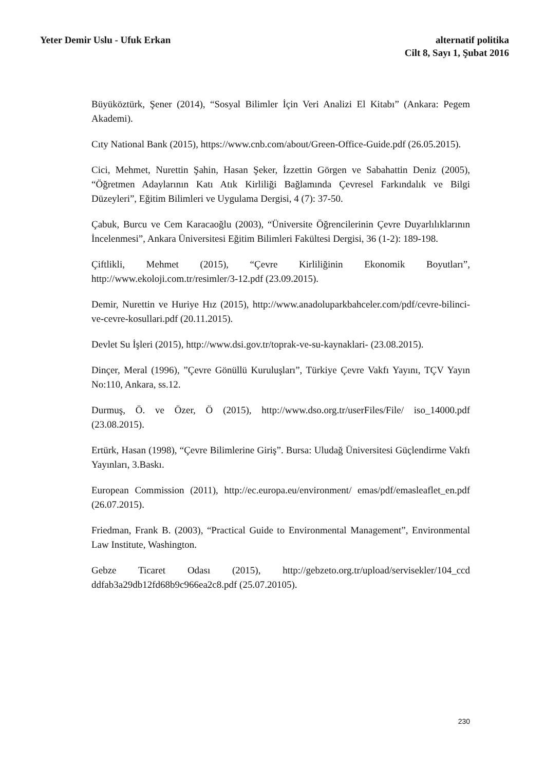Yeter Demir Uslu - Ufuk Erkan alternatif politika
Cilt 8, Sayı 1, Şubat 2016
Büyüköztürk, Şener (2014), “Sosyal Bilimler İçin Veri Analizi El Kitabı” (Ankara: Pegem Akademi).
Cıty National Bank (2015), https://www.cnb.com/about/Green-Office-Guide.pdf (26.05.2015).
Cici, Mehmet, Nurettin Şahin, Hasan Şeker, İzzettin Görgen ve Sabahattin Deniz (2005), “Öğretmen Adaylarının Katı Atık Kirliliği Bağlamında Çevresel Farkındalık ve Bilgi Düzeyleri”, Eğitim Bilimleri ve Uygulama Dergisi, 4 (7): 37-50.
Çabuk, Burcu ve Cem Karacaoğlu (2003), “Üniversite Öğrencilerinin Çevre Duyarlılıklarının İncelenmesi”, Ankara Üniversitesi Eğitim Bilimleri Fakültesi Dergisi, 36 (1-2): 189-198.
Çiftlikli, Mehmet (2015), “Çevre Kirliliğinin Ekonomik Boyutları”, http://www.ekoloji.com.tr/resimler/3-12.pdf (23.09.2015).
Demir, Nurettin ve Huriye Hız (2015), http://www.anadoluparkbahceler.com/pdf/cevre-bilinci-ve-cevre-kosullari.pdf (20.11.2015).
Devlet Su İşleri (2015), http://www.dsi.gov.tr/toprak-ve-su-kaynaklari- (23.08.2015).
Dinçer, Meral (1996), ”Çevre Gönüllü Kuruluşları”, Türkiye Çevre Vakfı Yayını, TÇV Yayın No:110, Ankara, ss.12.
Durmuş, Ö. ve Özer, Ö (2015), http://www.dso.org.tr/userFiles/File/ iso_14000.pdf (23.08.2015).
Ertürk, Hasan (1998), “Çevre Bilimlerine Giriş”. Bursa: Uludağ Üniversitesi Güçlendirme Vakfı Yayınları, 3.Baskı.
European Commission (2011), http://ec.europa.eu/environment/ emas/pdf/emasleaflet_en.pdf (26.07.2015).
Friedman, Frank B. (2003), “Practical Guide to Environmental Management”, Environmental Law Institute, Washington.
Gebze Ticaret Odası (2015), http://gebzeto.org.tr/upload/servisekler/104_ccd ddfab3a29db12fd68b9c966ea2c8.pdf (25.07.20105).
230